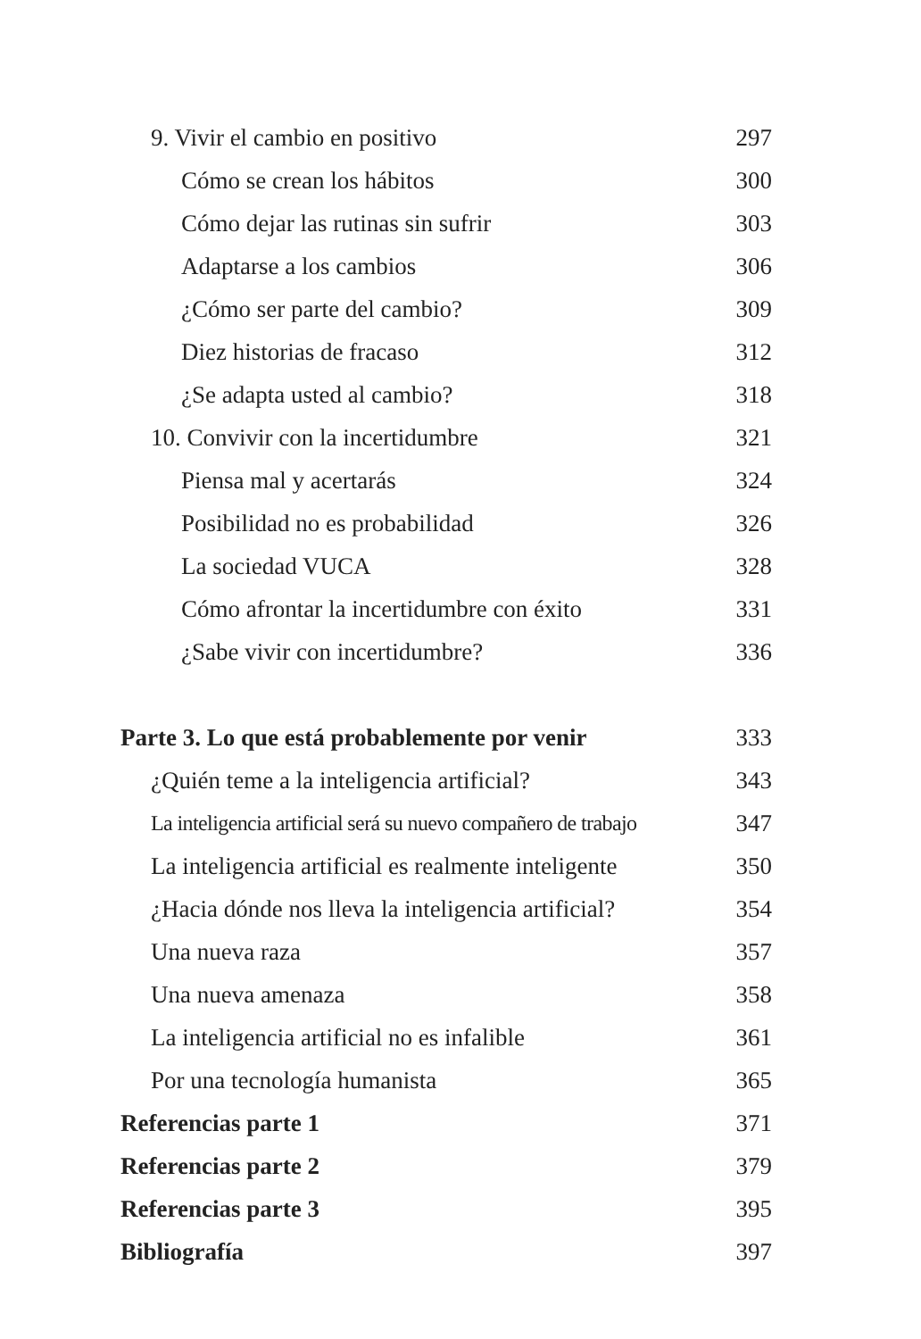9. Vivir el cambio en positivo 297
Cómo se crean los hábitos 300
Cómo dejar las rutinas sin sufrir 303
Adaptarse a los cambios 306
¿Cómo ser parte del cambio? 309
Diez historias de fracaso 312
¿Se adapta usted al cambio? 318
10. Convivir con la incertidumbre 321
Piensa mal y acertarás 324
Posibilidad no es probabilidad 326
La sociedad VUCA 328
Cómo afrontar la incertidumbre con éxito 331
¿Sabe vivir con incertidumbre? 336
Parte 3. Lo que está probablemente por venir 333
¿Quién teme a la inteligencia artificial? 343
La inteligencia artificial será su nuevo compañero de trabajo 347
La inteligencia artificial es realmente inteligente 350
¿Hacia dónde nos lleva la inteligencia artificial? 354
Una nueva raza 357
Una nueva amenaza 358
La inteligencia artificial no es infalible 361
Por una tecnología humanista 365
Referencias parte 1 371
Referencias parte 2 379
Referencias parte 3 395
Bibliografía 397